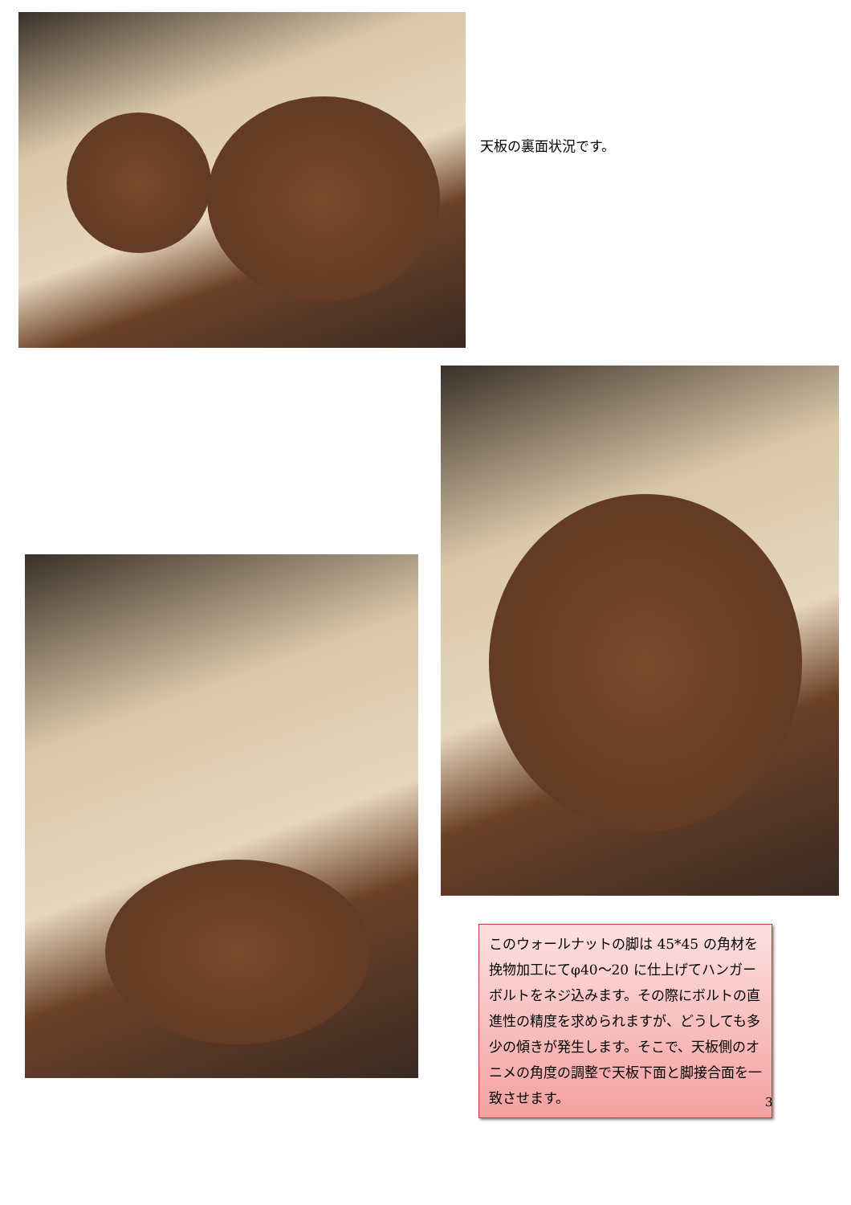天板の裏面状況です。
このウォールナットの脚は 45*45 の角材を挽物加工にてφ40〜20 に仕上げてハンガーボルトをネジ込みます。その際にボルトの直進性の精度を求められますが、どうしても多少の傾きが発生します。そこで、天板側のオニメの角度の調整で天板下面と脚接合面を一致させます。
3